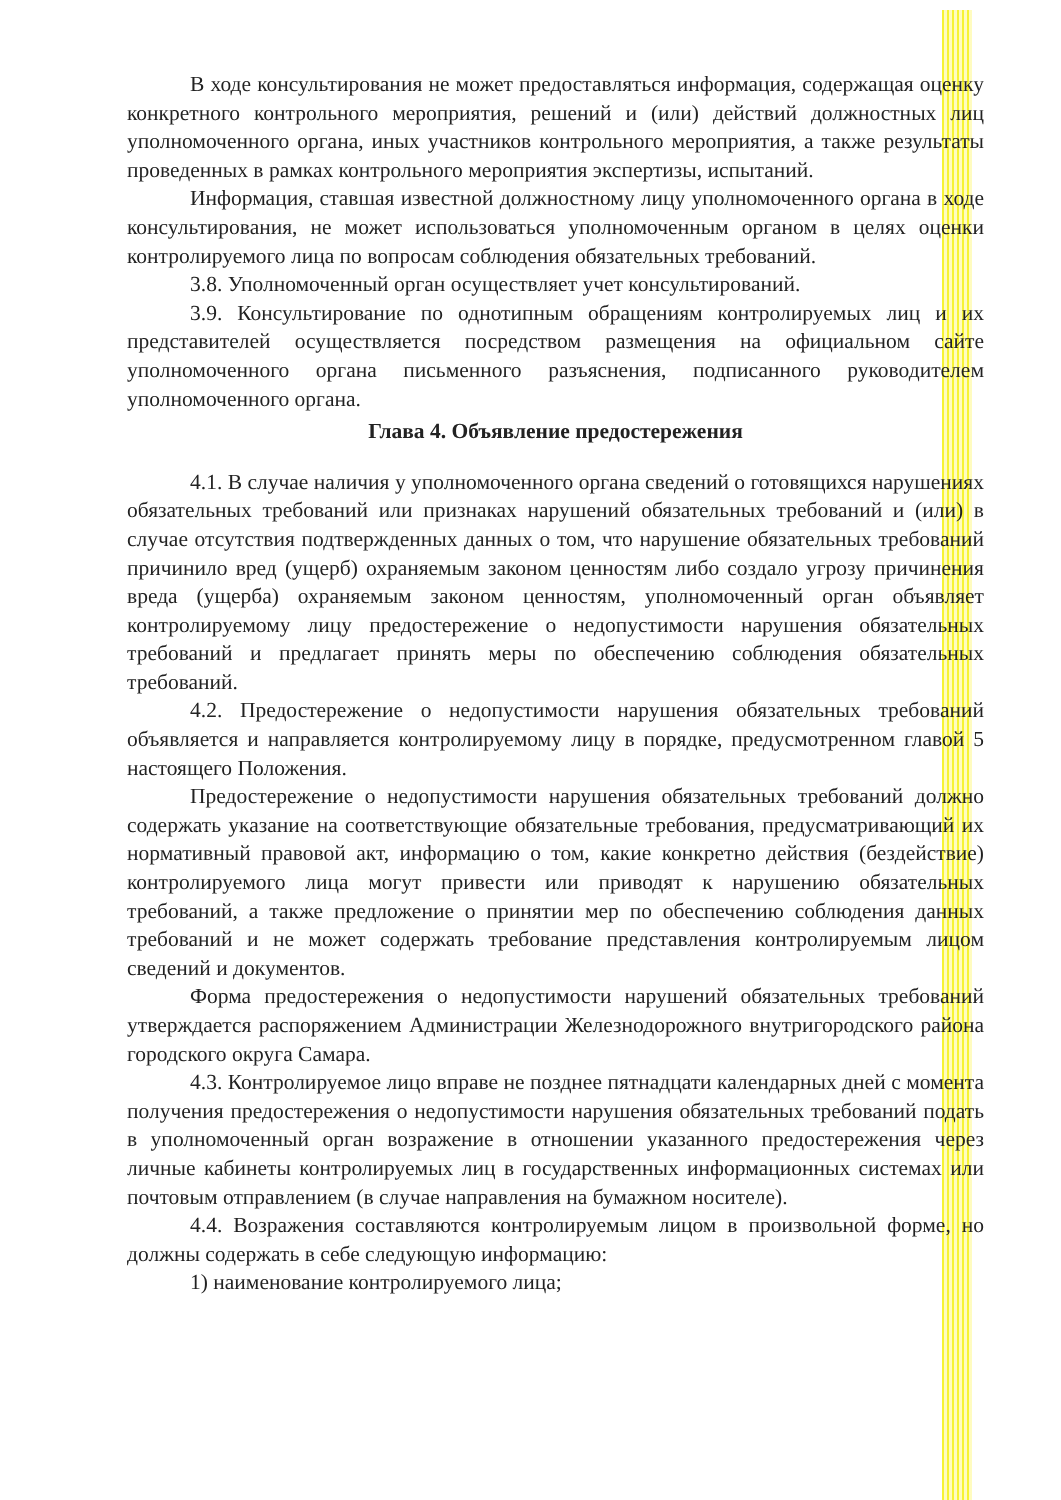В ходе консультирования не может предоставляться информация, содержащая оценку конкретного контрольного мероприятия, решений и (или) действий должностных лиц уполномоченного органа, иных участников контрольного мероприятия, а также результаты проведенных в рамках контрольного мероприятия экспертизы, испытаний.
Информация, ставшая известной должностному лицу уполномоченного органа в ходе консультирования, не может использоваться уполномоченным органом в целях оценки контролируемого лица по вопросам соблюдения обязательных требований.
3.8. Уполномоченный орган осуществляет учет консультирований.
3.9. Консультирование по однотипным обращениям контролируемых лиц и их представителей осуществляется посредством размещения на официальном сайте уполномоченного органа письменного разъяснения, подписанного руководителем уполномоченного органа.
Глава 4. Объявление предостережения
4.1. В случае наличия у уполномоченного органа сведений о готовящихся нарушениях обязательных требований или признаках нарушений обязательных требований и (или) в случае отсутствия подтвержденных данных о том, что нарушение обязательных требований причинило вред (ущерб) охраняемым законом ценностям либо создало угрозу причинения вреда (ущерба) охраняемым законом ценностям, уполномоченный орган объявляет контролируемому лицу предостережение о недопустимости нарушения обязательных требований и предлагает принять меры по обеспечению соблюдения обязательных требований.
4.2. Предостережение о недопустимости нарушения обязательных требований объявляется и направляется контролируемому лицу в порядке, предусмотренном главой 5 настоящего Положения.
Предостережение о недопустимости нарушения обязательных требований должно содержать указание на соответствующие обязательные требования, предусматривающий их нормативный правовой акт, информацию о том, какие конкретно действия (бездействие) контролируемого лица могут привести или приводят к нарушению обязательных требований, а также предложение о принятии мер по обеспечению соблюдения данных требований и не может содержать требование представления контролируемым лицом сведений и документов.
Форма предостережения о недопустимости нарушений обязательных требований утверждается распоряжением Администрации Железнодорожного внутригородского района городского округа Самара.
4.3. Контролируемое лицо вправе не позднее пятнадцати календарных дней с момента получения предостережения о недопустимости нарушения обязательных требований подать в уполномоченный орган возражение в отношении указанного предостережения через личные кабинеты контролируемых лиц в государственных информационных системах или почтовым отправлением (в случае направления на бумажном носителе).
4.4. Возражения составляются контролируемым лицом в произвольной форме, но должны содержать в себе следующую информацию:
1) наименование контролируемого лица;